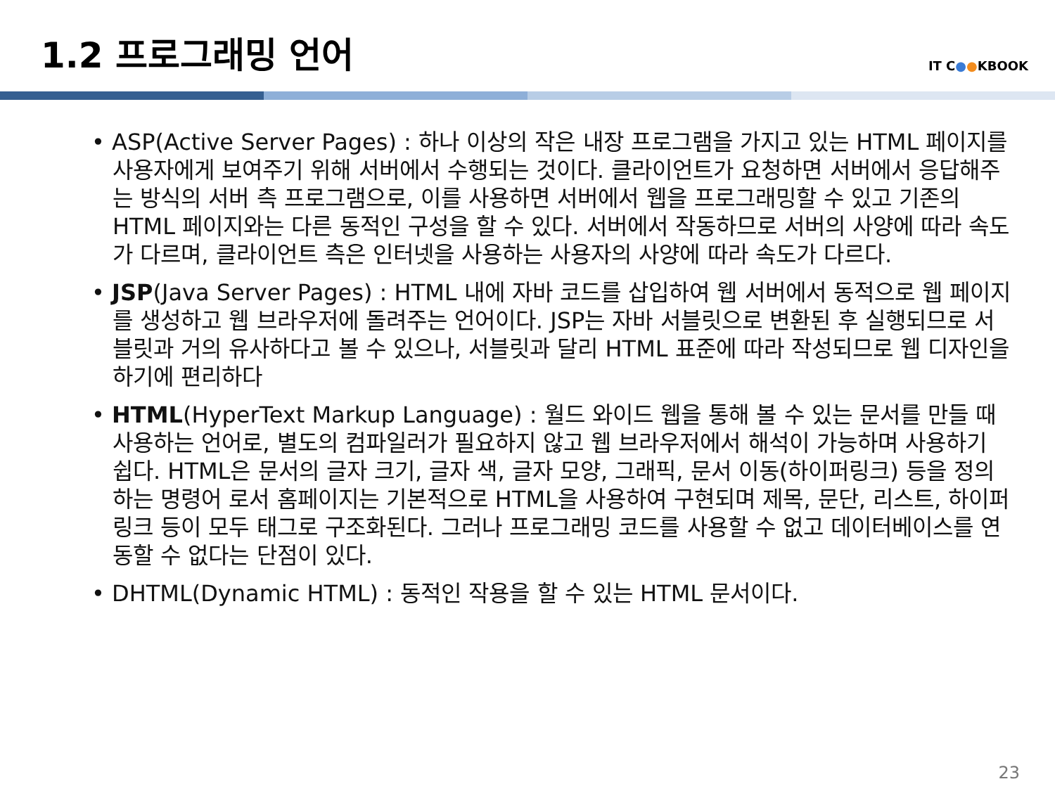1.2 프로그래밍 언어
IT C●●KBOOK
• ASP(Active Server Pages) : 하나 이상의 작은 내장 프로그램을 가지고 있는 HTML 페이지를 사용자에게 보여주기 위해 서버에서 수행되는 것이다. 클라이언트가 요청하면 서버에서 응답해주는 방식의 서버 측 프로그램으로, 이를 사용하면 서버에서 웹을 프로그래밍할 수 있고 기존의 HTML 페이지와는 다른 동적인 구성을 할 수 있다. 서버에서 작동하므로 서버의 사양에 따라 속도가 다르며, 클라이언트 측은 인터넷을 사용하는 사용자의 사양에 따라 속도가 다르다.
• JSP(Java Server Pages) : HTML 내에 자바 코드를 삽입하여 웹 서버에서 동적으로 웹 페이지를 생성하고 웹 브라우저에 돌려주는 언어이다. JSP는 자바 서블릿으로 변환된 후 실행되므로 서블릿과 거의 유사하다고 볼 수 있으나, 서블릿과 달리 HTML 표준에 따라 작성되므로 웹 디자인을 하기에 편리하다
• HTML(HyperText Markup Language) : 월드 와이드 웹을 통해 볼 수 있는 문서를 만들 때 사용하는 언어로, 별도의 컴파일러가 필요하지 않고 웹 브라우저에서 해석이 가능하며 사용하기 쉽다. HTML은 문서의 글자 크기, 글자 색, 글자 모양, 그래픽, 문서 이동(하이퍼링크) 등을 정의하는 명령어 로서 홈페이지는 기본적으로 HTML을 사용하여 구현되며 제목, 문단, 리스트, 하이퍼링크 등이 모두 태그로 구조화된다. 그러나 프로그래밍 코드를 사용할 수 없고 데이터베이스를 연동할 수 없다는 단점이 있다.
• DHTML(Dynamic HTML) : 동적인 작용을 할 수 있는 HTML 문서이다.
23